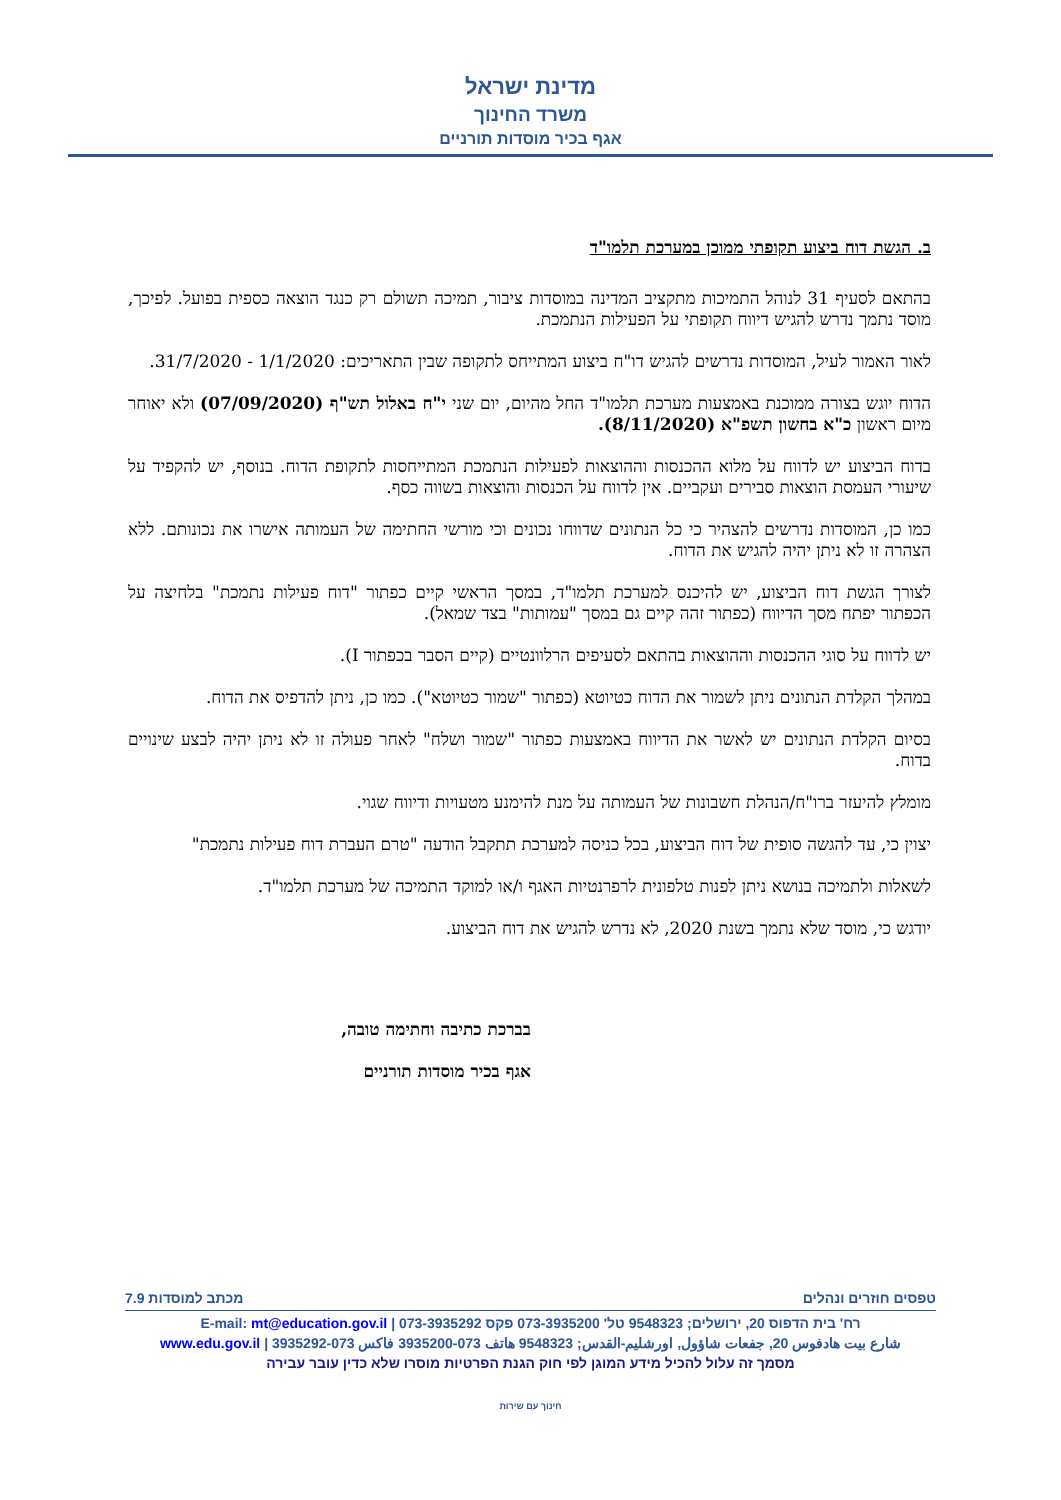מדינת ישראל
משרד החינוך
אגף בכיר מוסדות תורניים
ב. הגשת דוח ביצוע תקופתי ממוכן במערכת תלמו"ד
בהתאם לסעיף 31 לנוהל התמיכות מתקציב המדינה במוסדות ציבור, תמיכה תשולם רק כנגד הוצאה כספית בפועל. לפיכך, מוסד נתמך נדרש להגיש דיווח תקופתי על הפעילות הנתמכת.
לאור האמור לעיל, המוסדות נדרשים להגיש דו"ח ביצוע המתייחס לתקופה שבין התאריכים: 1/1/2020 - 31/7/2020.
הדוח יוגש בצורה ממוכנת באמצעות מערכת תלמו"ד החל מהיום, יום שני י"ח באלול תש"ף (07/09/2020) ולא יאוחר מיום ראשון כ"א בחשון תשפ"א (8/11/2020).
בדוח הביצוע יש לדווח על מלוא ההכנסות וההוצאות לפעילות הנתמכת המתייחסות לתקופת הדוח. בנוסף, יש להקפיד על שיעורי העמסת הוצאות סבירים ועקביים. אין לדווח על הכנסות והוצאות בשווה כסף.
כמו כן, המוסדות נדרשים להצהיר כי כל הנתונים שדווחו נכונים וכי מורשי החתימה של העמותה אישרו את נכונותם. ללא הצהרה זו לא ניתן יהיה להגיש את הדוח.
לצורך הגשת דוח הביצוע, יש להיכנס למערכת תלמו"ד, במסך הראשי קיים כפתור "דוח פעילות נתמכת" בלחיצה על הכפתור יפתח מסך הדיווח (כפתור זהה קיים גם במסך "עמותות" בצד שמאל).
יש לדווח על סוגי ההכנסות וההוצאות בהתאם לסעיפים הרלוונטיים (קיים הסבר בכפתור I).
במהלך הקלדת הנתונים ניתן לשמור את הדוח כטיוטא (כפתור "שמור כטיוטא"). כמו כן, ניתן להדפיס את הדוח.
בסיום הקלדת הנתונים יש לאשר את הדיווח באמצעות כפתור "שמור ושלח" לאחר פעולה זו לא ניתן יהיה לבצע שינויים בדוח.
מומלץ להיעזר ברו"ח/הנהלת חשבונות של העמותה על מנת להימנע מטעויות ודיווח שגוי.
יצוין כי, עד להגשה סופית של דוח הביצוע, בכל כניסה למערכת תתקבל הודעה "טרם העברת דוח פעילות נתמכת"
לשאלות ולתמיכה בנושא ניתן לפנות טלפונית לרפרנטיות האגף ו/או למוקד התמיכה של מערכת תלמו"ד.
יודגש כי, מוסד שלא נתמך בשנת 2020, לא נדרש להגיש את דוח הביצוע.
בברכת כתיבה וחתימה טובה,
אגף בכיר מוסדות תורניים
טפסים חוזרים ונהלים מכתב למוסדות 7.9
רח' בית הדפוס 20, ירושלים; 9548323 טל' 073-3935200 פקס 073-3935292 | E-mail: mt@education.gov.il
شارع بيت هادفوس 20, جفعات شاؤول, اورشليم-القدس; 9548323 هاتف 073-3935200 فاكس 073-3935292 | www.edu.gov.il
מסמך זה עלול להכיל מידע המוגן לפי חוק הגנת הפרטיות מוסרו שלא כדין עובר עבירה
חינוך עם שירות